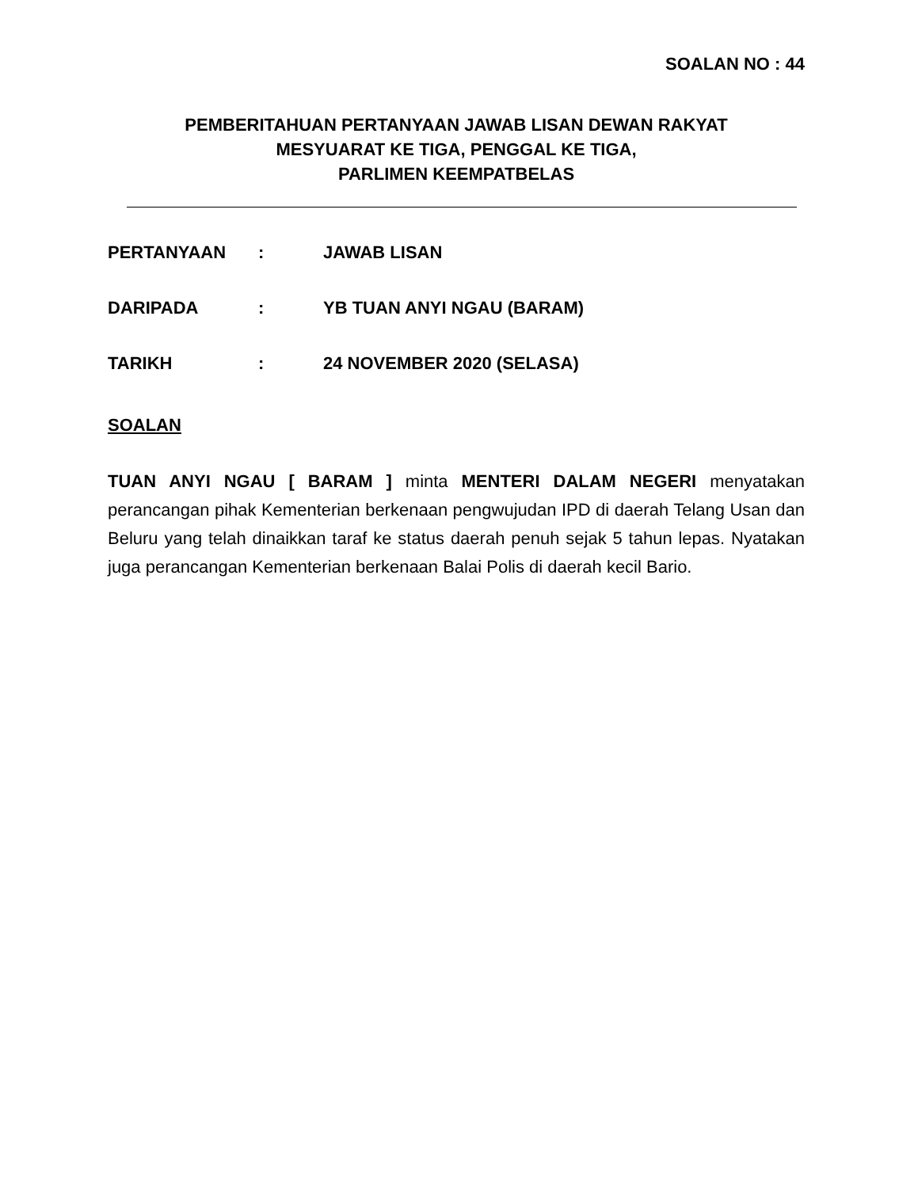SOALAN NO : 44
PEMBERITAHUAN PERTANYAAN JAWAB LISAN DEWAN RAKYAT
MESYUARAT KE TIGA, PENGGAL KE TIGA,
PARLIMEN KEEMPATBELAS
| PERTANYAAN | : | JAWAB LISAN |
| DARIPADA | : | YB TUAN ANYI NGAU (BARAM) |
| TARIKH | : | 24 NOVEMBER 2020 (SELASA) |
SOALAN
TUAN ANYI NGAU [ BARAM ] minta MENTERI DALAM NEGERI menyatakan perancangan pihak Kementerian berkenaan pengwujudan IPD di daerah Telang Usan dan Beluru yang telah dinaikkan taraf ke status daerah penuh sejak 5 tahun lepas. Nyatakan juga perancangan Kementerian berkenaan Balai Polis di daerah kecil Bario.